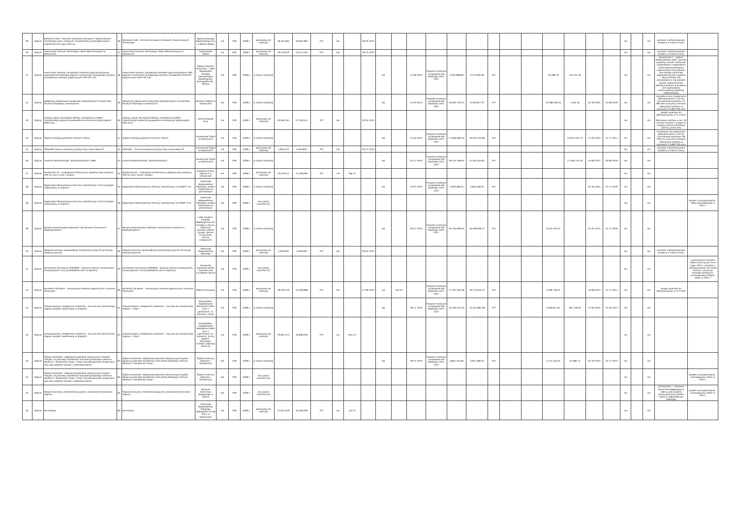| 39. | śląskie | Beskidzki HUB – Centrum Innowacji Cyfrowych i Nowoczesnych Technologii wraz z lokalnymi inkubatorami przedsiębiorczości i wspierania firm typu start-up | 46. | Beskidzki HUB - Centrum Innowacji Cyfrowych i Nowoczesnych Technologii | Agencja Rozwoju Regionalnego S.A. w Bielsku-Białej | nie | CP6 | JSO8.1 | planowany do realizacji | 58,331,904 | 29,918,384 | FST | tak | | 28-03-2024 | | | | | | | | | | | | | | nie | | nie | wniosek o dofinansowanie projektu w trakcie oceny | |
| 40. | śląskie | Utworzenie Centrum Technologii i Nauk Obliczeniowych w Katowicach | 47. | Utworzenie Centrum Technologii i Nauk Obliczeniowych w Katowicach | Politechnika Śląska | nie | CP6 | JSO8.1 | planowany do realizacji | 29,232,670 | 24,372,243 | FST | tak | | 18-12-2023 | | | | | | | | | | | | | | nie | | nie | wniosek o dofinansowanie projektu w trakcie oceny | |
| 41. | śląskie | Utworzenie systemu zarządzania terenami poprzemysłowymi województwa śląskiego poprzez rozszerzenie istniejącego systemu zarządzania terenami pogórniczymi (OPI-TPP 3.0) | 48. | Utworzenie systemu zarządzania terenami poprzemysłowymi WSL poprzez rozszerzenie istniejącego systemu zarządzania terenami pogórniczymi (OPI TPP 3.0) | Główny Instytut Górnictwa – Lider; Wojewódzki Ośrodek Dokumentacji Geodezyjnej i Kartograficznej – Partner | nie | CP6 | JSO8.1 | w trakcie realizacji | | | | | | | tak | | 14-06-2024 | Program Fundusze Europejskie dla Śląskiego 2021-2027 | 3,302,988.80 | 3,137,839.36 | FST | | | 20,598.16 | 144,551.28 | | | nie | | nie | ad kolumna 7 – żaden z beneficjentów (lider i partner projektu) nie jest samorząd województwa, wojewódzka samorządowa jednostka organizacyjna lub podmiot, dla którego samorząd województwa jest organem założycielskim lub prowadzącym, lub posiada udziały większościowe, jednakże partner w projekcie jest wojewódzką samorządową jednostką organizacyjną | |
| 42. | śląskie | Adaptacja zabytkowych budynków pokopalnianych na potrzeby Muzeum Śląskiego w Katowicach | 49. | Adaptacja zabytkowych budynków pokopalnianych na potrzeby Muzeum Śląskiego w Katowicach | Muzeum Śląskie w Katowicach | tak | CP6 | JSO8.1 | w trakcie realizacji | | | | | | | tak | | 24-10-2024 | Program Fundusze Europejskie dla Śląskiego 2021-2027 | 29,485,228.22 | 9,195,827.79 | FST | | | 20,288,209.24 | 1,191.19 | 01-09-2024 | 31-08-2029 | nie | | nie | Uzgodnione jest zwiększenie dofinansowania z FST do szacunkowej wysokości 21 984 832 euro przy kosztach całkowitych projektu w wysokości 25 864 509 euro | |
| 43. | śląskie | Zielony impuls dla Kopalni Wiedzy i Kompetencji (KWK) – transformacja społeczno-gospodarcza terenów po byłej kopalni KWK Żory | 50. | Zielony impuls dla Kopalni Wiedzy i Kompetencji (KWK) - transformacja społeczno-gospodarcza terenów po byłej kopalni KWK Żory | Gmina Miejska Żory | nie | CP6 | JSO8.1 | planowany do realizacji | 33,904,551 | 22,359,551 | FST | tak | | 30-05-2024 | | | | | | | | | | | | | | nie | | nie | projekt wybrany do dofinansowania 27-11-2024 Wskazanie terminu w kol. 19 nie jest możliwe z uwagi na trwający proces notyfikacji pomocy publicznej | |
| 44. | śląskie | Śląskie Interdyscyplinarne Centrum Chemii | 51. | Śląskie Interdyscyplinarne Centrum Chemii | Uniwersytet Śląski w Katowicach | nie | CP6 | JSO8.1 | w trakcie realizacji | | | | | | | tak | | 21-03-2024 | Program Fundusze Europejskie dla Śląskiego 2021-2027 | 57,600,906.54 | 43,545,314.80 | FST | | | | 14,055,591.74 | 17-03-2023 | 31-12-2027 | nie | | nie | Przewiduje się zwiększenie dofinansowania z FST do szacunkowej wysokości 56 128 415 euro przy kosztach całkowitych projektu w wysokości 74 660 700 euro | |
| 45. | śląskie | SPIN-ART-Centrum Edukacji Artystycznej i Kulturalnej UŚ | 52. | SPIN-ART – Centrum Edukacji Artystycznej i Kulturalnej UŚ | Uniwersytet Śląski w Katowicach | nie | CP6 | JSO8.1 | planowany do realizacji | 5,816,270 | 4,943,820 | FST | tak | | 30-12-2024 | | | | | | | | | | | | | | nie | | nie | wniosek o dofinansowanie projektu w trakcie oceny | |
| 46. | śląskie | Centrum Biotechnologii i Bioróżnorodności (CBB) | 53. | Centrum Biotechnologii i Bioróżnorodności | Uniwersytet Śląski w Katowicach | nie | CP6 | JSO8.1 | w trakcie realizacji | | | | | | | tak | | 02-12-2024 | Program Fundusze Europejskie dla Śląskiego 2021-2027 | 49,135,269.97 | 31,545,055.81 | FST | | | | 17,590,214.16 | 24-06-2022 | 30-09-2029 | nie | | nie | | |
| 47. | śląskie | Raciborska 44 – rozbudowa infrastruktury dydaktycznej kampusu ASP na rzecz sztuki i dizajnu | 54. | Raciborska 44 – rozbudowa infrastruktury dydaktycznej kampusu ASP na rzecz sztuki i dizajnu | Akademia Sztuk Pięknych w Katowicach | nie | CP6 | JSO8.1 | planowany do realizacji | 13,529,412 | 11,500,000 | FST | nie | Sep-25 | | | | | | | | | | | | | | | nie | | nie | | |
| 48. | śląskie | Regionalne Obserwatorium Procesu Transformacji 2.0/3.0 (projekt realizowany w etapach) | 55. | Regionalne Obserwatorium Procesu Transformacji 2.0 (ROPT 2.0) | Samorząd Województwa Śląskiego, projekt realizowany w partnerstwie | tak | CP6 | JSO8.1 | w trakcie realizacji | | | | | | | tak | | 10-07-2024 | Program Fundusze Europejskie dla Śląskiego 2021-2027 | 2,640,186.35 | 2,640,186.35 | FST | | | | | 01-04-2024 | 31-12-2026 | nie | | nie | | |
| 48. | śląskie | Regionalne Obserwatorium Procesu Transformacji 2.0/3.0 (projekt realizowany w etapach) | 56. | Regionalne Obserwatorium Procesu Transformacji 3.0 (ROPT 3.0) | Samorząd Województwa Śląskiego, projekt realizowany w partnerstwie | tak | CP6 | JSO8.1 | inny (patrz kolumna 34) | | | | | | | | | | | | | | | | | | | | nie | | nie | | projekt w przygotowaniu - nabór przewidywany w 2025 r. |
| 49. | śląskie | Rozwój zeroemisyjnej mobilności nad Jeziorem Żywieckim i Międzybrodzkim | 57. | Rozwój zeroemisyjnej mobilności nad Jeziorem Żywieckim i Międzybrodzkim | Lider projektu: Związek Międzygminny ds. Ekologii w Żywcu. Partnerzy formalni: Miasto Żywiec, Gmina Czernichów, Gmina Łodygowice | nie | CP6 | JSO8.1 | w trakcie realizacji | | | | | | | tak | | 30-12-2024 | Program Fundusze Europejskie dla Śląskiego 2021-2027 | 40,704,669.54 | 34,598,969.11 | FST | | | 6,105,700.43 | | 01-01-2024 | 31-12-2026 | nie | | tak | | |
| 50. | śląskie | Wsparcie procesu sprawiedliwej Transformacji poprzez promocję edukacji wyższej | 58. | Wsparcie Procesu Sprawiedliwej Transformacji poprzez Promocję Edukacji Wyższej | Samorząd Województwa Śląskiego | tak | CP6 | JSO8.1 | planowany do realizacji | 5,000,000 | 5,000,000 | FST | tak | | 28-05-2024 | | | | | | | | | | | | | | nie | | nie | wniosek o dofinansowanie projektu w trakcie oceny | |
| 51. | śląskie | Akcelerator biznesowy KSSENON – budowa centrum kreatywności, innowacyjności oraz przedsiębiorczości w Bytomiu | 59. | Akcelerator biznesowy KSSENON – budowa centrum kreatywności, innowacyjności oraz przedsiębiorczości w Bytomiu | Katowicka Specjalna Strefa Ekonomiczna S.A./Miasto Bytom | nie | CP6 | JSO8.1 | inny (patrz kolumna 34) | | | | | | | | | | | | | | | | | | | | nie | | nie | | w pierwotnym terminie naboru kończącym się w maju 2024 r. wniosek o dofinansowanie nie został złożony z przyczyn formalno-prawnych; przewidywany kolejny nabór w 2025 r. |
| 52. | śląskie | Kazimierz Od Nowa – rekultywacja terenów pogórniczych w gminie Sosnowiec | 60. | Kazimierz Od Nowa – rekultywacja terenów pogórniczych w gminie Sosnowiec | Miasto Sosnowiec | nie | CP6 | JSO8.1 | planowany do realizacji | 18,505,279 | 15,280,898 | FST | tak | | 27-06-2024 | nie | Feb-25 | | Program Fundusze Europejskie dla Śląskiego 2021-2027 | 21,322,362.96 | 16,273,624.55 | FST | | | 5,048,738.41 | | 16-08-2023 | 31-12-2027 | nie | | nie | projekt wybrany do dofinansowania 11-12-2024 | |
| 53. | śląskie | Zrównoważona, inteligentna mobilność – kluczem do transformacji regionu (projekt realizowany w etapach) | 61. | Zrównoważona, inteligentna mobilność – kluczem do transformacji regionu – Etap 1 | Górnośląsko-Zagłębiowska Metropolia (lider) wraz z partnerami: m. Katowice, Tychy | nie | CP6 | JSO8.1 | w trakcie realizacji | | | | | | | tak | | 28-11-2024 | Program Fundusze Europejskie dla Śląskiego 2021-2027 | 16,784,310.92 | 13,161,981.08 | FST | | | 3,260,611.81 | 361,718.03 | 17-05-2024 | 31-03-2027 | nie | | nie | | |
| 53. | śląskie | Zrównoważona, inteligentna mobilność – kluczem do transformacji regionu (projekt realizowany w etapach) | 62. | Zrównoważona, inteligentna mobilność – kluczem do transformacji regionu – Etap 2 | Górnośląsko-Zagłębiowska Metropolia (lider) wraz z partnerami: m. Katowice, Tychy, Będzin, Sosnowiec, Czeladź, Dąbrowa Górnicza | nie | CP6 | JSO8.1 | planowany do realizacji | 29,867,374 | 16,838,019 | FST | nie | May-25 | | | | | | | | | | | | | | | nie | | nie | | |
| 54. | śląskie | Śląska tożsamość. Adaptacja budynków historycznych kopalni "Wujek" na potrzeby działalności kulturalnej Śląskiego Centrum Wolności i Solidarności Etap I i Etap II (przedsięwzięcie etapowane jako dwa odrębne wnioski o dofinansowanie) | 63. | Śląska tożsamość. Adaptacja budynków historycznych kopalni Wujek na potrzeby działalności kulturalnej Śląskiego Centrum Wolności i Solidarności-Etap 1 | Śląskie Centrum Wolności i Solidarności | tak | CP6 | JSO8.1 | w trakcie realizacji | | | | | | | tak | | 28-11-2024 | Program Fundusze Europejskie dla Śląskiego 2021-2027 | 4,862,235.84 | 3,647,398.76 | FST | | | 1,172,150.33 | 42,686.75 | 01-03-2024 | 31-12-2025 | nie | | nie | | |
| 54. | śląskie | Śląska tożsamość. Adaptacja budynków historycznych kopalni "Wujek" na potrzeby działalności kulturalnej Śląskiego Centrum Wolności i Solidarności Etap I i Etap II (przedsięwzięcie etapowane jako dwa odrębne wnioski o dofinansowanie) | 64. | Śląska tożsamość. Adaptacja budynków historycznych kopalni Wujek na potrzeby działalności kulturalnej Śląskiego Centrum Wolności i Solidarności-Etap 2 | Śląskie Centrum Wolności i Solidarności | tak | CP6 | JSO8.1 | inny (patrz kolumna 34) | | | | | | | | | | | | | | | | | | | | nie | | nie | | projekt w przygotowaniu - przewidywany nabór w 2025 r. |
| 55. | śląskie | Wsparcie procesu transformacji poprzez zachowanie tożsamości regionu | 65. | Wsparcie procesu transformacji poprzez zachowanie tożsamości regionu | Muzeum Górnictwa Węglowego w Zabrzu | tak | CP6 | JSO8.1 | inny (patrz kolumna 34) | | | | | | | | | | | | | | | | | | | | nie | | nie | ad kolumna 7 – Muzeum Górnictwa Węglowego w Zabrzu jest wspólną instytucją kultury Miasta Zabrze i Województwa Śląskiego | projekt w przygotowaniu - przewidywany nabór w 2025 r. |
| 56. | śląskie | Re-Energia | 66. | Re-Energia | Samorząd Województwa Śląskiego Wojewódzki Urząd Pracy w Katowicach | tak | CP6 | JSO8.1 | planowany do realizacji | 37,647,059 | 32,000,000 | FST | nie | Jan-25 | | | | | | | | | | | | | | | nie | | nie | | |